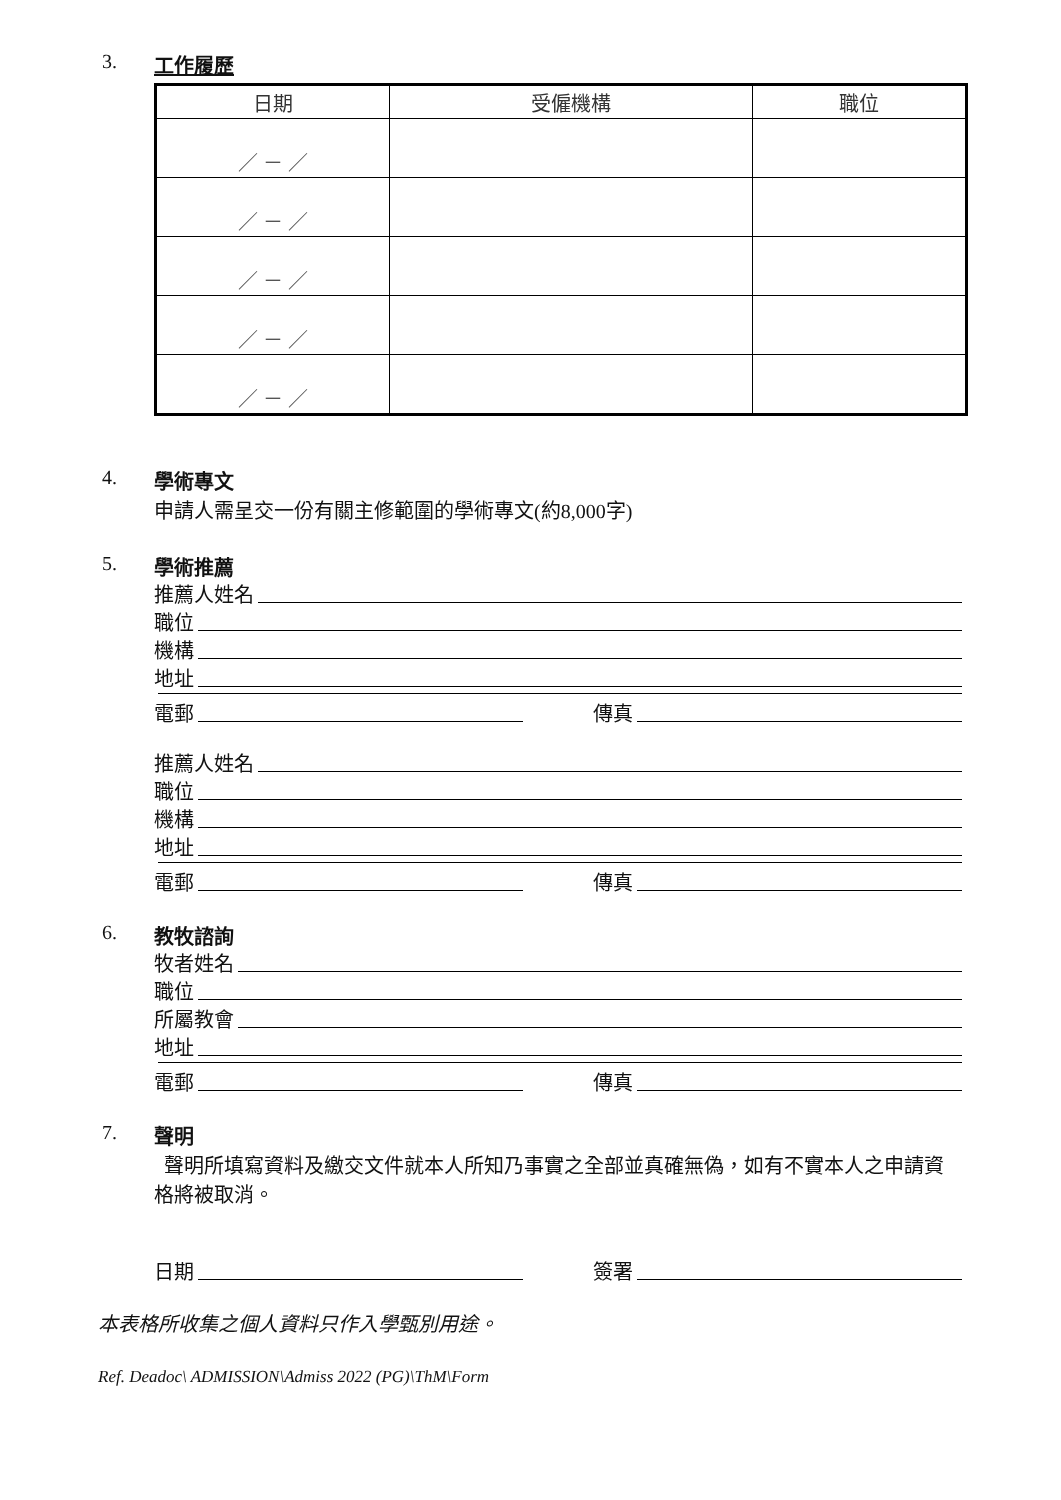3. 工作履歷
| 日期 | 受僱機構 | 職位 |
| --- | --- | --- |
| ／ － ／ | | |
| ／ － ／ | | |
| ／ － ／ | | |
| ／ － ／ | | |
| ／ － ／ | | |
4. 學術專文
申請人需呈交一份有關主修範圍的學術專文(約8,000字)
5. 學術推薦
推薦人姓名
職位
機構
地址
電郵 傳真
推薦人姓名
職位
機構
地址
電郵 傳真
6. 教牧諮詢
牧者姓名
職位
所屬教會
地址
電郵 傳真
7. 聲明
聲明所填寫資料及繳交文件就本人所知乃事實之全部並真確無偽，如有不實本人之申請資格將被取消。
日期 簽署
本表格所收集之個人資料只作入學甄別用途。
Ref. Deadoc\ ADMISSION\Admiss 2022 (PG)\ThM\Form